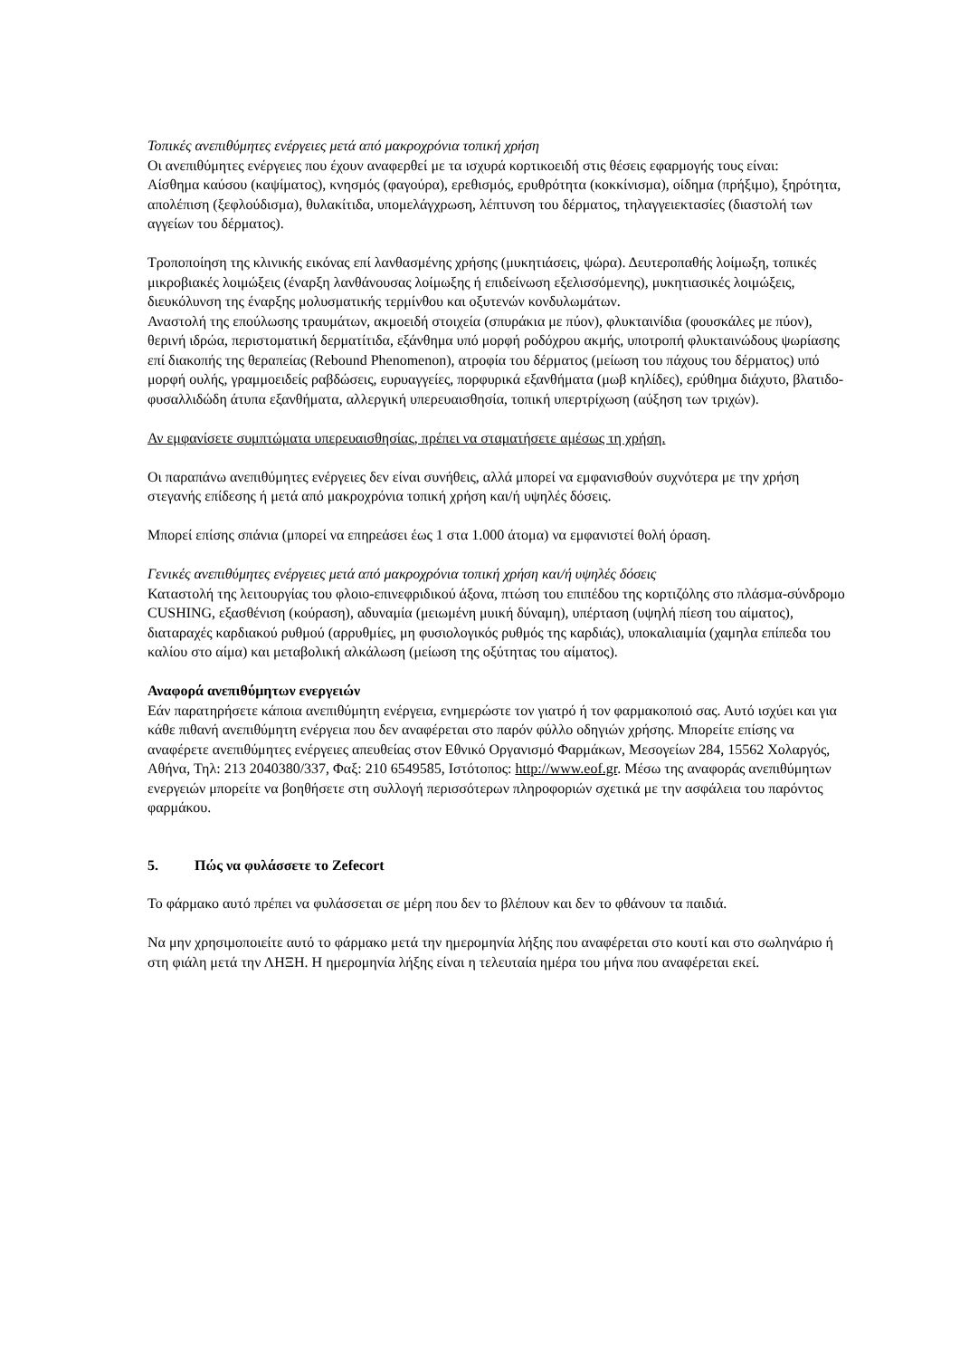Τοπικές ανεπιθύμητες ενέργειες μετά από μακροχρόνια τοπική χρήση
Οι ανεπιθύμητες ενέργειες που έχουν αναφερθεί με τα ισχυρά κορτικοειδή στις θέσεις εφαρμογής τους είναι:
Αίσθημα καύσου (καψίματος), κνησμός (φαγούρα), ερεθισμός, ερυθρότητα (κοκκίνισμα), οίδημα (πρήξιμο), ξηρότητα, απολέπιση (ξεφλούδισμα), θυλακίτιδα, υπομελάγχρωση, λέπτυνση του δέρματος, τηλαγγειεκτασίες (διαστολή των αγγείων του δέρματος).
Τροποποίηση της κλινικής εικόνας επί λανθασμένης χρήσης (μυκητιάσεις, ψώρα). Δευτεροπαθής λοίμωξη, τοπικές μικροβιακές λοιμώξεις (έναρξη λανθάνουσας λοίμωξης ή επιδείνωση εξελισσόμενης), μυκητιασικές λοιμώξεις, διευκόλυνση της έναρξης μολυσματικής τερμίνθου και οξυτενών κονδυλωμάτων.
Αναστολή της επούλωσης τραυμάτων, ακμοειδή στοιχεία (σπυράκια με πύον), φλυκταινίδια (φουσκάλες με πύον), θερινή ιδρώα, περιστοματική δερματίτιδα, εξάνθημα υπό μορφή ροδόχρου ακμής, υποτροπή φλυκταινώδους ψωρίασης επί διακοπής της θεραπείας (Rebound Phenomenon), ατροφία του δέρματος (μείωση του πάχους του δέρματος) υπό μορφή ουλής, γραμμοειδείς ραβδώσεις, ευρυαγγείες, πορφυρικά εξανθήματα (μωβ κηλίδες), ερύθημα διάχυτο, βλατιδο-φυσαλλιδώδη άτυπα εξανθήματα, αλλεργική υπερευαισθησία, τοπική υπερτρίχωση (αύξηση των τριχών).
Αν εμφανίσετε συμπτώματα υπερευαισθησίας, πρέπει να σταματήσετε αμέσως τη χρήση.
Οι παραπάνω ανεπιθύμητες ενέργειες δεν είναι συνήθεις, αλλά μπορεί να εμφανισθούν συχνότερα με την χρήση στεγανής επίδεσης ή μετά από μακροχρόνια τοπική χρήση και/ή υψηλές δόσεις.
Μπορεί επίσης σπάνια (μπορεί να επηρεάσει έως 1 στα 1.000 άτομα) να εμφανιστεί θολή όραση.
Γενικές ανεπιθύμητες ενέργειες μετά από μακροχρόνια τοπική χρήση και/ή υψηλές δόσεις
Καταστολή της λειτουργίας του φλοιο-επινεφριδικού άξονα, πτώση του επιπέδου της κορτιζόλης στο πλάσμα-σύνδρομο CUSHING, εξασθένιση (κούραση), αδυναμία (μειωμένη μυική δύναμη), υπέρταση (υψηλή πίεση του αίματος), διαταραχές καρδιακού ρυθμού (αρρυθμίες, μη φυσιολογικός ρυθμός της καρδιάς), υποκαλιαιμία (χαμηλα επίπεδα του καλίου στο αίμα) και μεταβολική αλκάλωση (μείωση της οξύτητας του αίματος).
Αναφορά ανεπιθύμητων ενεργειών
Εάν παρατηρήσετε κάποια ανεπιθύμητη ενέργεια, ενημερώστε τον γιατρό ή τον φαρμακοποιό σας. Αυτό ισχύει και για κάθε πιθανή ανεπιθύμητη ενέργεια που δεν αναφέρεται στο παρόν φύλλο οδηγιών χρήσης. Μπορείτε επίσης να αναφέρετε ανεπιθύμητες ενέργειες απευθείας στον Εθνικό Οργανισμό Φαρμάκων, Μεσογείων 284, 15562 Χολαργός, Αθήνα, Τηλ: 213 2040380/337, Φαξ: 210 6549585, Ιστότοπος: http://www.eof.gr. Μέσω της αναφοράς ανεπιθύμητων ενεργειών μπορείτε να βοηθήσετε στη συλλογή περισσότερων πληροφοριών σχετικά με την ασφάλεια του παρόντος φαρμάκου.
5. Πώς να φυλάσσετε το Zefecort
Το φάρμακο αυτό πρέπει να φυλάσσεται σε μέρη που δεν το βλέπουν και δεν το φθάνουν τα παιδιά.
Να μην χρησιμοποιείτε αυτό το φάρμακο μετά την ημερομηνία λήξης που αναφέρεται στο κουτί και στο σωληνάριο ή στη φιάλη μετά την ΛΗΞΗ. Η ημερομηνία λήξης είναι η τελευταία ημέρα του μήνα που αναφέρεται εκεί.